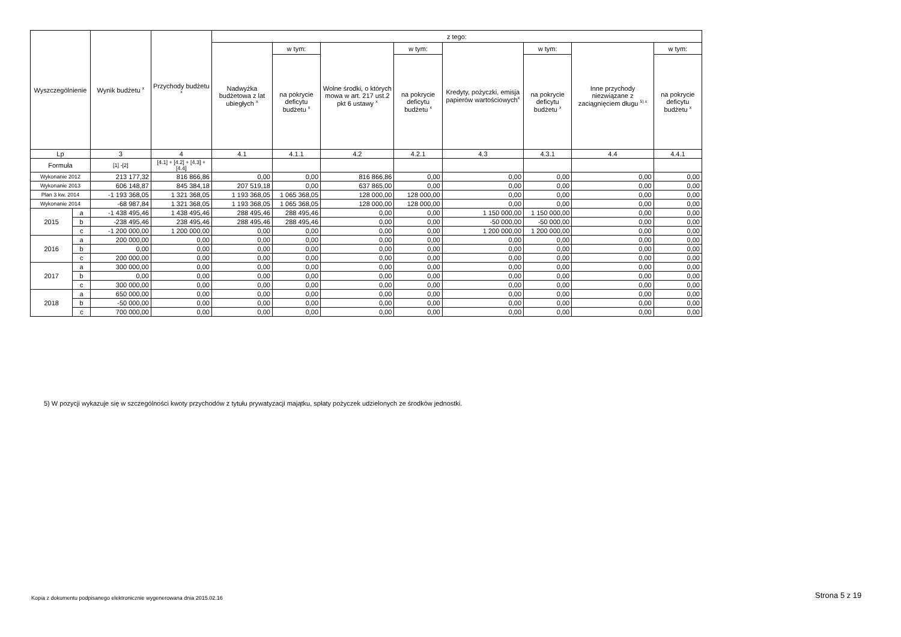| Wyszczególnienie | | Wynik budżetu <sup>x</sup> | Przychody budżetu <sup>x</sup> | z tego: | | | | | | | |
| --- | --- | --- | --- | --- | --- | --- | --- | --- | --- | --- | --- |
| | | | | Nadwyżka budżetowa z lat ubiegłych <sup>x</sup> | w tym: | Wolne środki, o których mowa w art. 217 ust.2 pkt 6 ustawy <sup>x</sup> | w tym: | Kredyty, pożyczki, emisja papierów wartościowych<sup>x</sup> | w tym: | Inne przychody niezwiązane z zaciągnięciem długu <sup>5) x</sup> | w tym: |
| | | | | | na pokrycie deficytu budżetu <sup>x</sup> | | na pokrycie deficytu budżetu <sup>x</sup> | | na pokrycie deficytu budżetu <sup>x</sup> | | na pokrycie deficytu budżetu <sup>x</sup> |
| Lp | | 3 | 4 | 4.1 | 4.1.1 | 4.2 | 4.2.1 | 4.3 | 4.3.1 | 4.4 | 4.4.1 |
| Formuła | | [1] -[2] | [4.1] + [4.2] + [4.3] + [4.4] | | | | | | | | |
| Wykonanie 2012 | | 213 177,32 | 816 866,86 | 0,00 | 0,00 | 816 866,86 | 0,00 | 0,00 | 0,00 | 0,00 | 0,00 |
| Wykonanie 2013 | | 606 148,87 | 845 384,18 | 207 519,18 | 0,00 | 637 865,00 | 0,00 | 0,00 | 0,00 | 0,00 | 0,00 |
| Plan 3 kw. 2014 | | -1 193 368,05 | 1 321 368,05 | 1 193 368,05 | 1 065 368,05 | 128 000,00 | 128 000,00 | 0,00 | 0,00 | 0,00 | 0,00 |
| Wykonanie 2014 | | -68 987,84 | 1 321 368,05 | 1 193 368,05 | 1 065 368,05 | 128 000,00 | 128 000,00 | 0,00 | 0,00 | 0,00 | 0,00 |
| 2015 | a | -1 438 495,46 | 1 438 495,46 | 288 495,46 | 288 495,46 | 0,00 | 0,00 | 1 150 000,00 | 1 150 000,00 | 0,00 | 0,00 |
| | b | -238 495,46 | 238 495,46 | 288 495,46 | 288 495,46 | 0,00 | 0,00 | -50 000,00 | -50 000,00 | 0,00 | 0,00 |
| | c | -1 200 000,00 | 1 200 000,00 | 0,00 | 0,00 | 0,00 | 0,00 | 1 200 000,00 | 1 200 000,00 | 0,00 | 0,00 |
| 2016 | a | 200 000,00 | 0,00 | 0,00 | 0,00 | 0,00 | 0,00 | 0,00 | 0,00 | 0,00 | 0,00 |
| | b | 0,00 | 0,00 | 0,00 | 0,00 | 0,00 | 0,00 | 0,00 | 0,00 | 0,00 | 0,00 |
| | c | 200 000,00 | 0,00 | 0,00 | 0,00 | 0,00 | 0,00 | 0,00 | 0,00 | 0,00 | 0,00 |
| 2017 | a | 300 000,00 | 0,00 | 0,00 | 0,00 | 0,00 | 0,00 | 0,00 | 0,00 | 0,00 | 0,00 |
| | b | 0,00 | 0,00 | 0,00 | 0,00 | 0,00 | 0,00 | 0,00 | 0,00 | 0,00 | 0,00 |
| | c | 300 000,00 | 0,00 | 0,00 | 0,00 | 0,00 | 0,00 | 0,00 | 0,00 | 0,00 | 0,00 |
| 2018 | a | 650 000,00 | 0,00 | 0,00 | 0,00 | 0,00 | 0,00 | 0,00 | 0,00 | 0,00 | 0,00 |
| | b | -50 000,00 | 0,00 | 0,00 | 0,00 | 0,00 | 0,00 | 0,00 | 0,00 | 0,00 | 0,00 |
| | c | 700 000,00 | 0,00 | 0,00 | 0,00 | 0,00 | 0,00 | 0,00 | 0,00 | 0,00 | 0,00 |
5) W pozycji wykazuje się w szczególności kwoty przychodów z tytułu prywatyzacji majątku, spłaty pożyczek udzielonych ze środków jednostki.
Kopia z dokumentu podpisanego elektronicznie wygenerowana dnia 2015.02.16
Strona 5 z 19